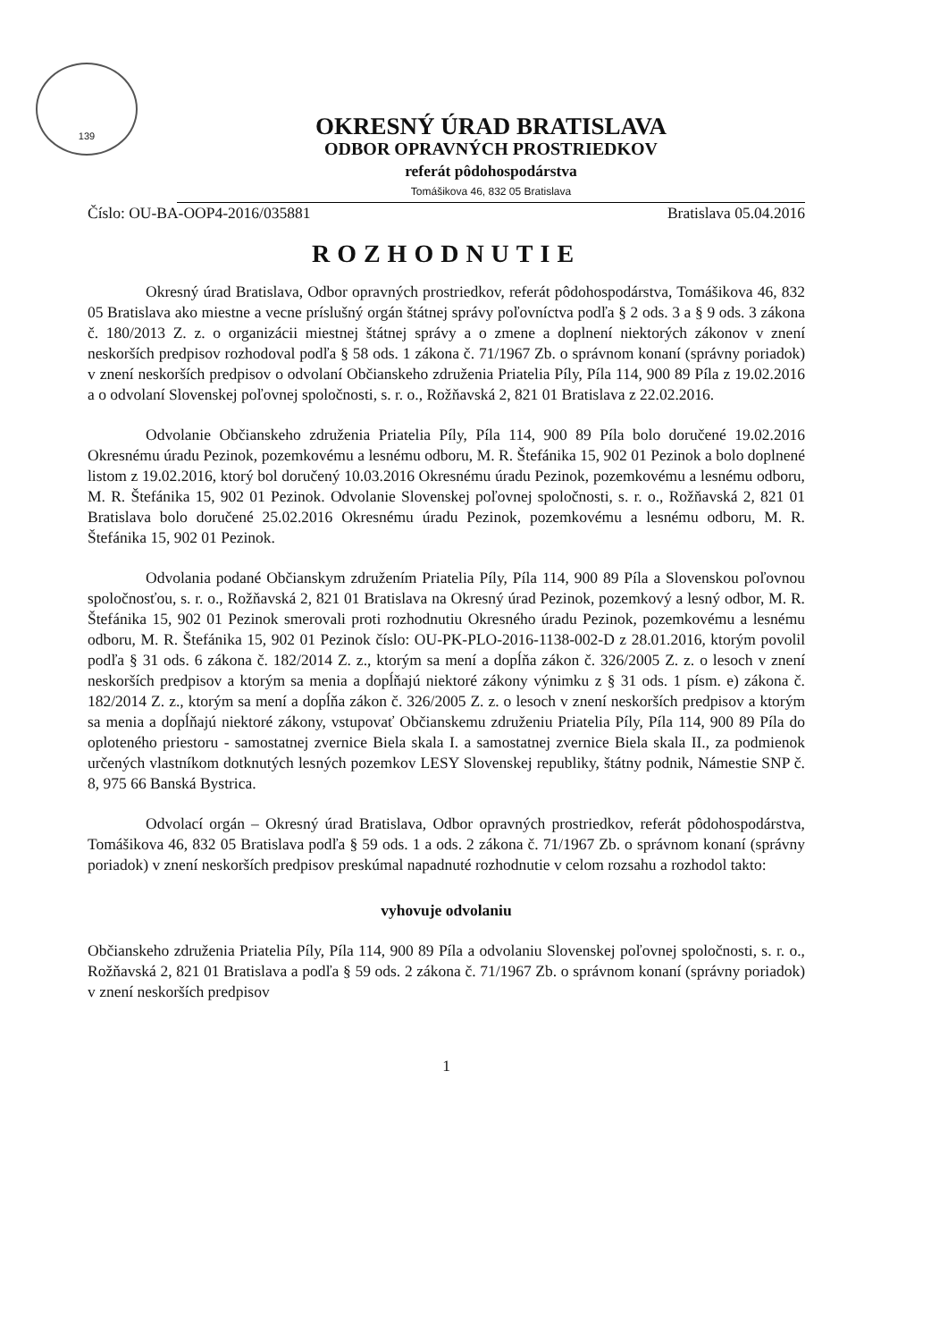139
OKRESNÝ ÚRAD BRATISLAVA
ODBOR OPRAVNÝCH PROSTRIEDKOV
referát pôdohospodárstva
Tomášikova 46, 832 05 Bratislava
Číslo: OU-BA-OOP4-2016/035881 Bratislava 05.04.2016
ROZHODNUTIE
Okresný úrad Bratislava, Odbor opravných prostriedkov, referát pôdohospodárstva, Tomášikova 46, 832 05 Bratislava ako miestne a vecne príslušný orgán štátnej správy poľovníctva podľa § 2 ods. 3 a § 9 ods. 3 zákona č. 180/2013 Z. z. o organizácii miestnej štátnej správy a o zmene a doplnení niektorých zákonov v znení neskorších predpisov rozhodoval podľa § 58 ods. 1 zákona č. 71/1967 Zb. o správnom konaní (správny poriadok) v znení neskorších predpisov o odvolaní Občianskeho združenia Priatelia Píly, Píla 114, 900 89 Píla z 19.02.2016 a o odvolaní Slovenskej poľovnej spoločnosti, s. r. o., Rožňavská 2, 821 01 Bratislava z 22.02.2016.
Odvolanie Občianskeho združenia Priatelia Píly, Píla 114, 900 89 Píla bolo doručené 19.02.2016 Okresnému úradu Pezinok, pozemkovému a lesnému odboru, M. R. Štefánika 15, 902 01 Pezinok a bolo doplnené listom z 19.02.2016, ktorý bol doručený 10.03.2016 Okresnému úradu Pezinok, pozemkovému a lesnému odboru, M. R. Štefánika 15, 902 01 Pezinok. Odvolanie Slovenskej poľovnej spoločnosti, s. r. o., Rožňavská 2, 821 01 Bratislava bolo doručené 25.02.2016 Okresnému úradu Pezinok, pozemkovému a lesnému odboru, M. R. Štefánika 15, 902 01 Pezinok.
Odvolania podané Občianskym združením Priatelia Píly, Píla 114, 900 89 Píla a Slovenskou poľovnou spoločnosťou, s. r. o., Rožňavská 2, 821 01 Bratislava na Okresný úrad Pezinok, pozemkový a lesný odbor, M. R. Štefánika 15, 902 01 Pezinok smerovali proti rozhodnutiu Okresného úradu Pezinok, pozemkovému a lesnému odboru, M. R. Štefánika 15, 902 01 Pezinok číslo: OU-PK-PLO-2016-1138-002-D z 28.01.2016, ktorým povolil podľa § 31 ods. 6 zákona č. 182/2014 Z. z., ktorým sa mení a dopĺňa zákon č. 326/2005 Z. z. o lesoch v znení neskorších predpisov a ktorým sa menia a dopĺňajú niektoré zákony výnimku z § 31 ods. 1 písm. e) zákona č. 182/2014 Z. z., ktorým sa mení a dopĺňa zákon č. 326/2005 Z. z. o lesoch v znení neskorších predpisov a ktorým sa menia a dopĺňajú niektoré zákony, vstupovať Občianskemu združeniu Priatelia Píly, Píla 114, 900 89 Píla do oploteného priestoru - samostatnej zvernice Biela skala I. a samostatnej zvernice Biela skala II., za podmienok určených vlastníkom dotknutých lesných pozemkov LESY Slovenskej republiky, štátny podnik, Námestie SNP č. 8, 975 66 Banská Bystrica.
Odvolací orgán – Okresný úrad Bratislava, Odbor opravných prostriedkov, referát pôdohospodárstva, Tomášikova 46, 832 05 Bratislava podľa § 59 ods. 1 a ods. 2 zákona č. 71/1967 Zb. o správnom konaní (správny poriadok) v znení neskorších predpisov preskúmal napadnuté rozhodnutie v celom rozsahu a rozhodol takto:
vyhovuje odvolaniu
Občianskeho združenia Priatelia Píly, Píla 114, 900 89 Píla a odvolaniu Slovenskej poľovnej spoločnosti, s. r. o., Rožňavská 2, 821 01 Bratislava a podľa § 59 ods. 2 zákona č. 71/1967 Zb. o správnom konaní (správny poriadok) v znení neskorších predpisov
1